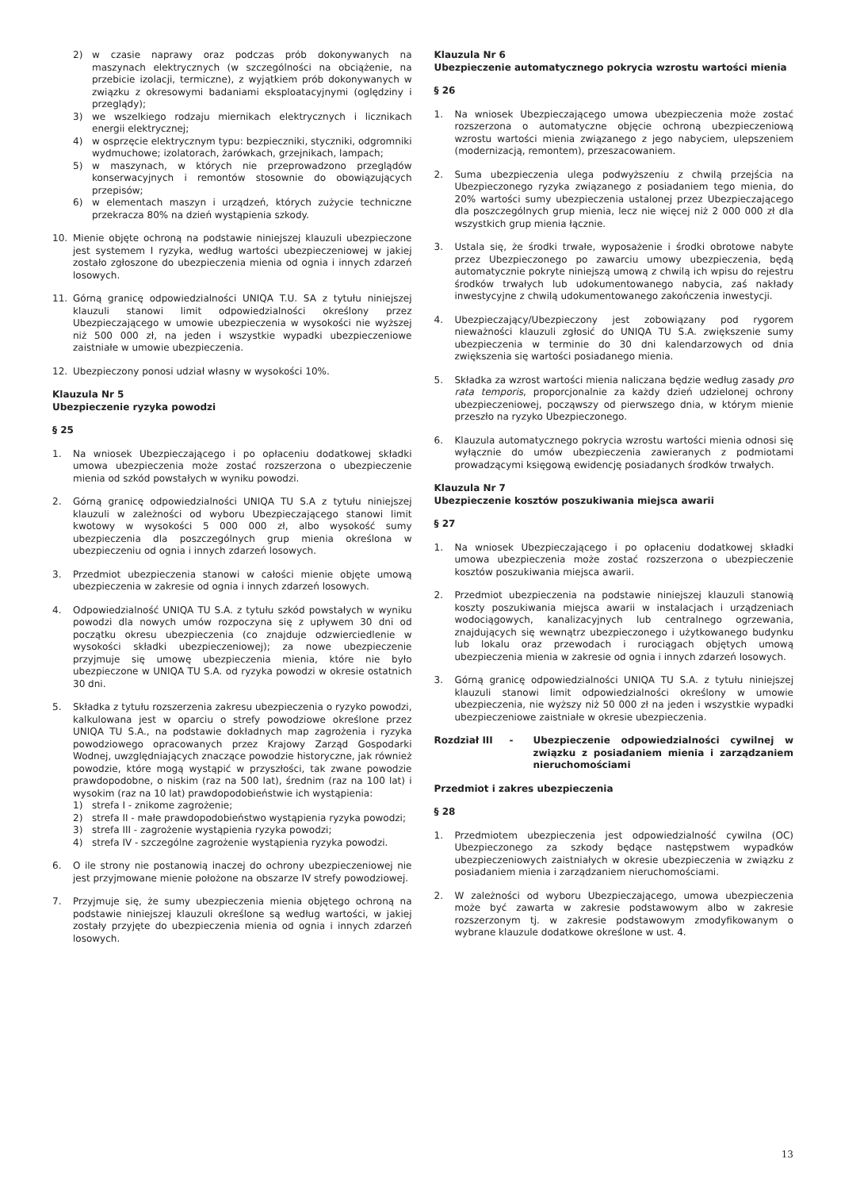2) w czasie naprawy oraz podczas prób dokonywanych na maszynach elektrycznych (w szczególności na obciążenie, na przebicie izolacji, termiczne), z wyjątkiem prób dokonywanych w związku z okresowymi badaniami eksploatacyjnymi (oględziny i przeglądy);
3) we wszelkiego rodzaju miernikach elektrycznych i licznikach energii elektrycznej;
4) w osprzęcie elektrycznym typu: bezpieczniki, styczniki, odgromniki wydmuchowe; izolatorach, żarówkach, grzejnikach, lampach;
5) w maszynach, w których nie przeprowadzono przeglądów konserwacyjnych i remontów stosownie do obowiązujących przepisów;
6) w elementach maszyn i urządzeń, których zużycie techniczne przekracza 80% na dzień wystąpienia szkody.
10. Mienie objęte ochroną na podstawie niniejszej klauzuli ubezpieczone jest systemem I ryzyka, według wartości ubezpieczeniowej w jakiej zostało zgłoszone do ubezpieczenia mienia od ognia i innych zdarzeń losowych.
11. Górną granicę odpowiedzialności UNIQA T.U. SA z tytułu niniejszej klauzuli stanowi limit odpowiedzialności określony przez Ubezpieczającego w umowie ubezpieczenia w wysokości nie wyższej niż 500 000 zł, na jeden i wszystkie wypadki ubezpieczeniowe zaistniałe w umowie ubezpieczenia.
12. Ubezpieczony ponosi udział własny w wysokości 10%.
Klauzula Nr 5
Ubezpieczenie ryzyka powodzi
§ 25
1. Na wniosek Ubezpieczającego i po opłaceniu dodatkowej składki umowa ubezpieczenia może zostać rozszerzona o ubezpieczenie mienia od szkód powstałych w wyniku powodzi.
2. Górną granicę odpowiedzialności UNIQA TU S.A z tytułu niniejszej klauzuli w zależności od wyboru Ubezpieczającego stanowi limit kwotowy w wysokości 5 000 000 zł, albo wysokość sumy ubezpieczenia dla poszczególnych grup mienia określona w ubezpieczeniu od ognia i innych zdarzeń losowych.
3. Przedmiot ubezpieczenia stanowi w całości mienie objęte umową ubezpieczenia w zakresie od ognia i innych zdarzeń losowych.
4. Odpowiedzialność UNIQA TU S.A. z tytułu szkód powstałych w wyniku powodzi dla nowych umów rozpoczyna się z upływem 30 dni od początku okresu ubezpieczenia (co znajduje odzwierciedlenie w wysokości składki ubezpieczeniowej); za nowe ubezpieczenie przyjmuje się umowę ubezpieczenia mienia, które nie było ubezpieczone w UNIQA TU S.A. od ryzyka powodzi w okresie ostatnich 30 dni.
5. Składka z tytułu rozszerzenia zakresu ubezpieczenia o ryzyko powodzi, kalkulowana jest w oparciu o strefy powodziowe określone przez UNIQA TU S.A., na podstawie dokładnych map zagrożenia i ryzyka powodziowego opracowanych przez Krajowy Zarząd Gospodarki Wodnej, uwzględniających znaczące powodzie historyczne, jak również powodzie, które mogą wystąpić w przyszłości, tak zwane powodzie prawdopodobne, o niskim (raz na 500 lat), średnim (raz na 100 lat) i wysokim (raz na 10 lat) prawdopodobieństwie ich wystąpienia:
1) strefa I - znikome zagrożenie;
2) strefa II - małe prawdopodobieństwo wystąpienia ryzyka powodzi;
3) strefa III - zagrożenie wystąpienia ryzyka powodzi;
4) strefa IV - szczególne zagrożenie wystąpienia ryzyka powodzi.
6. O ile strony nie postanowią inaczej do ochrony ubezpieczeniowej nie jest przyjmowane mienie położone na obszarze IV strefy powodziowej.
7. Przyjmuje się, że sumy ubezpieczenia mienia objętego ochroną na podstawie niniejszej klauzuli określone są według wartości, w jakiej zostały przyjęte do ubezpieczenia mienia od ognia i innych zdarzeń losowych.
Klauzula Nr 6
Ubezpieczenie automatycznego pokrycia wzrostu wartości mienia
§ 26
1. Na wniosek Ubezpieczającego umowa ubezpieczenia może zostać rozszerzona o automatyczne objęcie ochroną ubezpieczeniową wzrostu wartości mienia związanego z jego nabyciem, ulepszeniem (modernizacją, remontem), przeszacowaniem.
2. Suma ubezpieczenia ulega podwyższeniu z chwilą przejścia na Ubezpieczonego ryzyka związanego z posiadaniem tego mienia, do 20% wartości sumy ubezpieczenia ustalonej przez Ubezpieczającego dla poszczególnych grup mienia, lecz nie więcej niż 2 000 000 zł dla wszystkich grup mienia łącznie.
3. Ustala się, że środki trwałe, wyposażenie i środki obrotowe nabyte przez Ubezpieczonego po zawarciu umowy ubezpieczenia, będą automatycznie pokryte niniejszą umową z chwilą ich wpisu do rejestru środków trwałych lub udokumentowanego nabycia, zaś nakłady inwestycyjne z chwilą udokumentowanego zakończenia inwestycji.
4. Ubezpieczający/Ubezpieczony jest zobowiązany pod rygorem nieważności klauzuli zgłosić do UNIQA TU S.A. zwiększenie sumy ubezpieczenia w terminie do 30 dni kalendarzowych od dnia zwiększenia się wartości posiadanego mienia.
5. Składka za wzrost wartości mienia naliczana będzie według zasady pro rata temporis, proporcjonalnie za każdy dzień udzielonej ochrony ubezpieczeniowej, począwszy od pierwszego dnia, w którym mienie przeszło na ryzyko Ubezpieczonego.
6. Klauzula automatycznego pokrycia wzrostu wartości mienia odnosi się wyłącznie do umów ubezpieczenia zawieranych z podmiotami prowadzącymi księgową ewidencję posiadanych środków trwałych.
Klauzula Nr 7
Ubezpieczenie kosztów poszukiwania miejsca awarii
§ 27
1. Na wniosek Ubezpieczającego i po opłaceniu dodatkowej składki umowa ubezpieczenia może zostać rozszerzona o ubezpieczenie kosztów poszukiwania miejsca awarii.
2. Przedmiot ubezpieczenia na podstawie niniejszej klauzuli stanowią koszty poszukiwania miejsca awarii w instalacjach i urządzeniach wodociągowych, kanalizacyjnych lub centralnego ogrzewania, znajdujących się wewnątrz ubezpieczonego i użytkowanego budynku lub lokalu oraz przewodach i rurociągach objętych umową ubezpieczenia mienia w zakresie od ognia i innych zdarzeń losowych.
3. Górną granicę odpowiedzialności UNIQA TU S.A. z tytułu niniejszej klauzuli stanowi limit odpowiedzialności określony w umowie ubezpieczenia, nie wyższy niż 50 000 zł na jeden i wszystkie wypadki ubezpieczeniowe zaistniałe w okresie ubezpieczenia.
Rozdział III - Ubezpieczenie odpowiedzialności cywilnej w związku z posiadaniem mienia i zarządzaniem nieruchomościami
Przedmiot i zakres ubezpieczenia
§ 28
1. Przedmiotem ubezpieczenia jest odpowiedzialność cywilna (OC) Ubezpieczonego za szkody będące następstwem wypadków ubezpieczeniowych zaistniałych w okresie ubezpieczenia w związku z posiadaniem mienia i zarządzaniem nieruchomościami.
2. W zależności od wyboru Ubezpieczającego, umowa ubezpieczenia może być zawarta w zakresie podstawowym albo w zakresie rozszerzonym tj. w zakresie podstawowym zmodyfikowanym o wybrane klauzule dodatkowe określone w ust. 4.
13